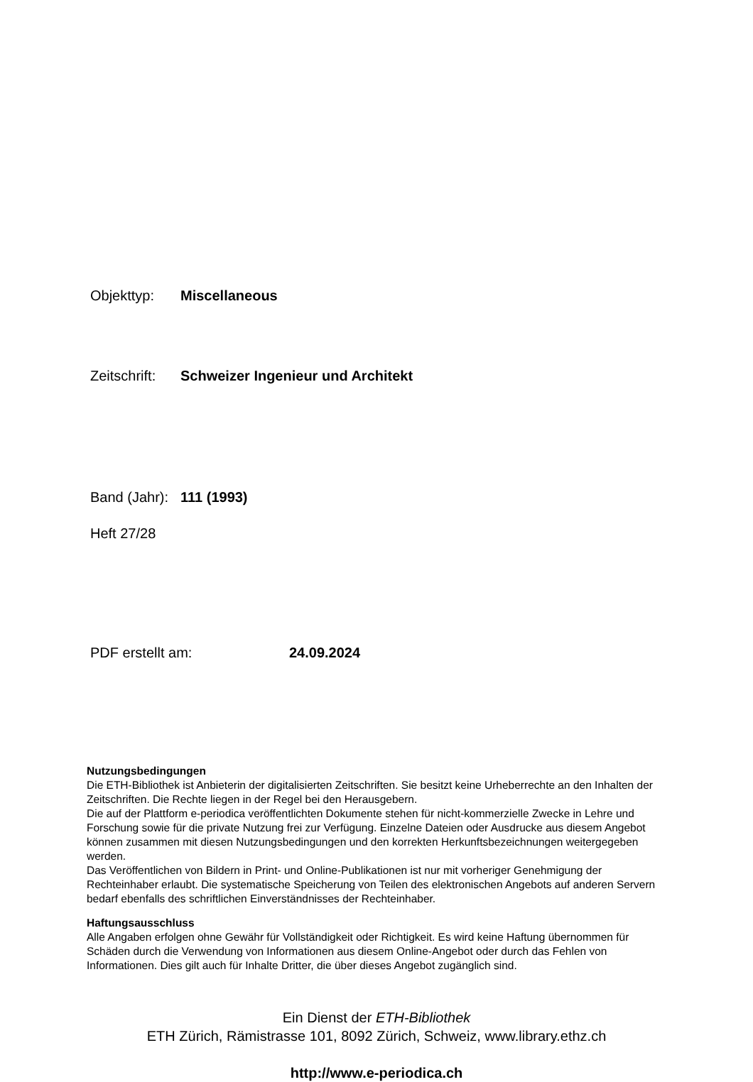Objekttyp: Miscellaneous
Zeitschrift: Schweizer Ingenieur und Architekt
Band (Jahr): 111 (1993)
Heft 27/28
PDF erstellt am: 24.09.2024
Nutzungsbedingungen
Die ETH-Bibliothek ist Anbieterin der digitalisierten Zeitschriften. Sie besitzt keine Urheberrechte an den Inhalten der Zeitschriften. Die Rechte liegen in der Regel bei den Herausgebern.
Die auf der Plattform e-periodica veröffentlichten Dokumente stehen für nicht-kommerzielle Zwecke in Lehre und Forschung sowie für die private Nutzung frei zur Verfügung. Einzelne Dateien oder Ausdrucke aus diesem Angebot können zusammen mit diesen Nutzungsbedingungen und den korrekten Herkunftsbezeichnungen weitergegeben werden.
Das Veröffentlichen von Bildern in Print- und Online-Publikationen ist nur mit vorheriger Genehmigung der Rechteinhaber erlaubt. Die systematische Speicherung von Teilen des elektronischen Angebots auf anderen Servern bedarf ebenfalls des schriftlichen Einverständnisses der Rechteinhaber.
Haftungsausschluss
Alle Angaben erfolgen ohne Gewähr für Vollständigkeit oder Richtigkeit. Es wird keine Haftung übernommen für Schäden durch die Verwendung von Informationen aus diesem Online-Angebot oder durch das Fehlen von Informationen. Dies gilt auch für Inhalte Dritter, die über dieses Angebot zugänglich sind.
Ein Dienst der ETH-Bibliothek
ETH Zürich, Rämistrasse 101, 8092 Zürich, Schweiz, www.library.ethz.ch
http://www.e-periodica.ch